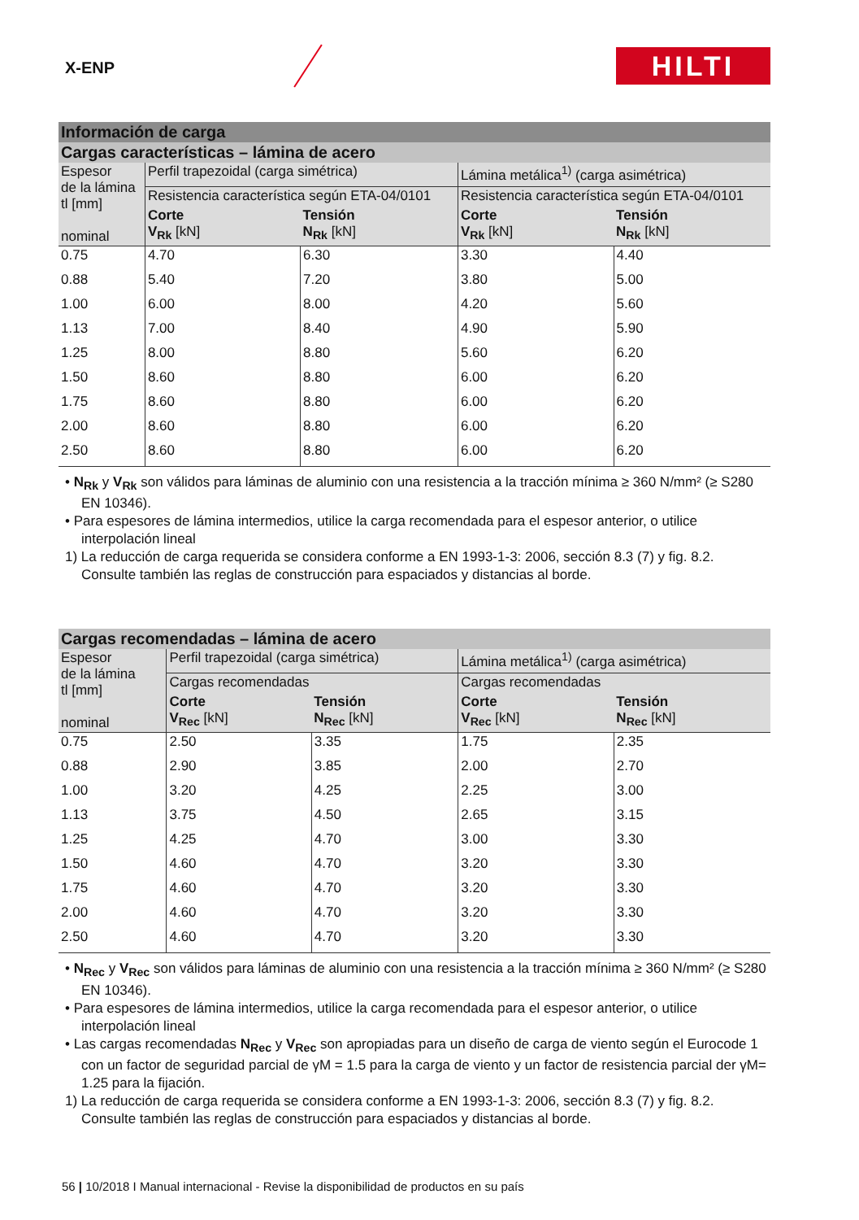X-ENP HILTI
| Información de carga | | | | |
| --- | --- | --- | --- | --- |
| Cargas características – lámina de acero | | | | |
| Espesor de la lámina tl [mm] nominal | Perfil trapezoidal (carga simétrica) | | Lámina metálica<sup>1)</sup> (carga asimétrica) | |
| | Resistencia característica según ETA-04/0101 | | Resistencia característica según ETA-04/0101 | |
| | Corte V<sub>Rk</sub> [kN] | Tensión N<sub>Rk</sub> [kN] | Corte V<sub>Rk</sub> [kN] | Tensión N<sub>Rk</sub> [kN] |
| 0.75 | 4.70 | 6.30 | 3.30 | 4.40 |
| 0.88 | 5.40 | 7.20 | 3.80 | 5.00 |
| 1.00 | 6.00 | 8.00 | 4.20 | 5.60 |
| 1.13 | 7.00 | 8.40 | 4.90 | 5.90 |
| 1.25 | 8.00 | 8.80 | 5.60 | 6.20 |
| 1.50 | 8.60 | 8.80 | 6.00 | 6.20 |
| 1.75 | 8.60 | 8.80 | 6.00 | 6.20 |
| 2.00 | 8.60 | 8.80 | 6.00 | 6.20 |
| 2.50 | 8.60 | 8.80 | 6.00 | 6.20 |
• N<sub>Rk</sub> y V<sub>Rk</sub> son válidos para láminas de aluminio con una resistencia a la tracción mínima ≥ 360 N/mm² (≥ S280 EN 10346).
• Para espesores de lámina intermedios, utilice la carga recomendada para el espesor anterior, o utilice interpolación lineal
1) La reducción de carga requerida se considera conforme a EN 1993-1-3: 2006, sección 8.3 (7) y fig. 8.2. Consulte también las reglas de construcción para espaciados y distancias al borde.
| Cargas recomendadas – lámina de acero | | | | |
| --- | --- | --- | --- | --- |
| Espesor de la lámina tl [mm] nominal | Perfil trapezoidal (carga simétrica) | | Lámina metálica<sup>1)</sup> (carga asimétrica) | |
| | Cargas recomendadas | | Cargas recomendadas | |
| | Corte V<sub>Rec</sub> [kN] | Tensión N<sub>Rec</sub> [kN] | Corte V<sub>Rec</sub> [kN] | Tensión N<sub>Rec</sub> [kN] |
| 0.75 | 2.50 | 3.35 | 1.75 | 2.35 |
| 0.88 | 2.90 | 3.85 | 2.00 | 2.70 |
| 1.00 | 3.20 | 4.25 | 2.25 | 3.00 |
| 1.13 | 3.75 | 4.50 | 2.65 | 3.15 |
| 1.25 | 4.25 | 4.70 | 3.00 | 3.30 |
| 1.50 | 4.60 | 4.70 | 3.20 | 3.30 |
| 1.75 | 4.60 | 4.70 | 3.20 | 3.30 |
| 2.00 | 4.60 | 4.70 | 3.20 | 3.30 |
| 2.50 | 4.60 | 4.70 | 3.20 | 3.30 |
• N<sub>Rec</sub> y V<sub>Rec</sub> son válidos para láminas de aluminio con una resistencia a la tracción mínima ≥ 360 N/mm² (≥ S280 EN 10346).
• Para espesores de lámina intermedios, utilice la carga recomendada para el espesor anterior, o utilice interpolación lineal
• Las cargas recomendadas N<sub>Rec</sub> y V<sub>Rec</sub> son apropiadas para un diseño de carga de viento según el Eurocode 1 con un factor de seguridad parcial de γM = 1.5 para la carga de viento y un factor de resistencia parcial der γM= 1.25 para la fijación.
1) La reducción de carga requerida se considera conforme a EN 1993-1-3: 2006, sección 8.3 (7) y fig. 8.2. Consulte también las reglas de construcción para espaciados y distancias al borde.
56 | 10/2018 I Manual internacional - Revise la disponibilidad de productos en su país